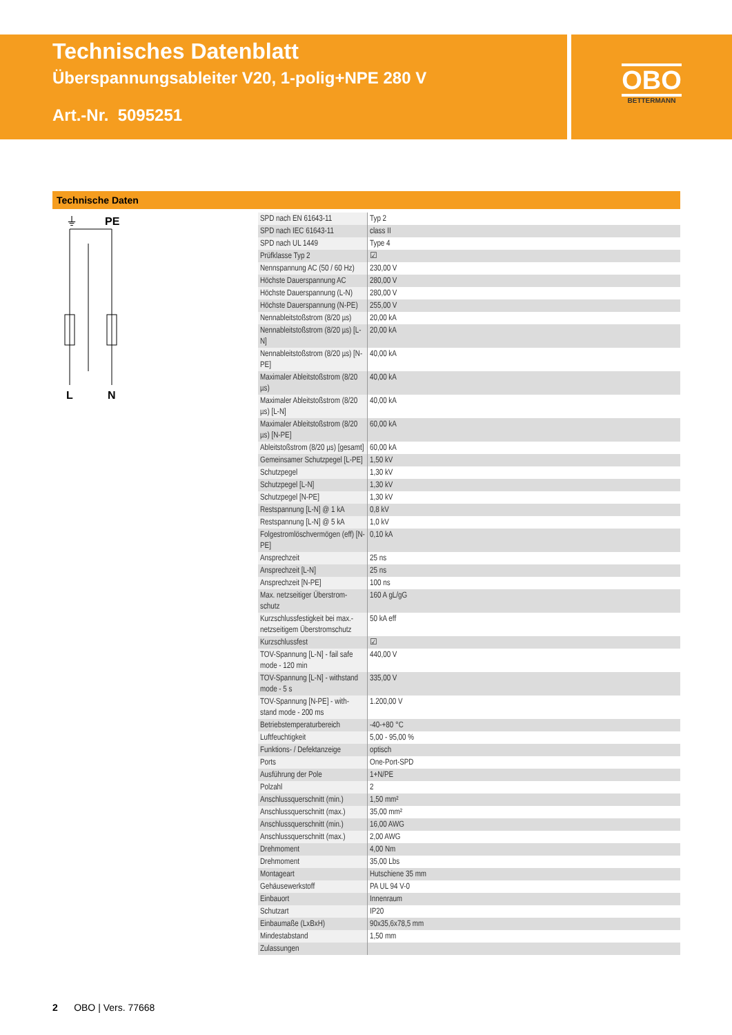Technisches Datenblatt
Überspannungsableiter V20, 1-polig+NPE 280 V
Art.-Nr. 5095251
OBO
BETTERMANN
Technische Daten
⏚
PE
L
N
| SPD nach EN 61643-11 | Typ 2 |
| SPD nach IEC 61643-11 | class II |
| SPD nach UL 1449 | Type 4 |
| Prüfklasse Typ 2 | ☑ |
| Nennspannung AC (50 / 60 Hz) | 230,00 V |
| Höchste Dauerspannung AC | 280,00 V |
| Höchste Dauerspannung (L-N) | 280,00 V |
| Höchste Dauerspannung (N-PE) | 255,00 V |
| Nennableitstoßstrom (8/20 µs) | 20,00 kA |
| Nennableitstoßstrom (8/20 µs) [L-N] | 20,00 kA |
| Nennableitstoßstrom (8/20 µs) [N-PE] | 40,00 kA |
| Maximaler Ableitstoßstrom (8/20 µs) | 40,00 kA |
| Maximaler Ableitstoßstrom (8/20 µs) [L-N] | 40,00 kA |
| Maximaler Ableitstoßstrom (8/20 µs) [N-PE] | 60,00 kA |
| Ableitstoßstrom (8/20 µs) [gesamt] | 60,00 kA |
| Gemeinsamer Schutzpegel [L-PE] | 1,50 kV |
| Schutzpegel | 1,30 kV |
| Schutzpegel [L-N] | 1,30 kV |
| Schutzpegel [N-PE] | 1,30 kV |
| Restspannung [L-N] @ 1 kA | 0,8 kV |
| Restspannung [L-N] @ 5 kA | 1,0 kV |
| Folgestromlöschvermögen (eff) [N-PE] | 0,10 kA |
| Ansprechzeit | 25 ns |
| Ansprechzeit [L-N] | 25 ns |
| Ansprechzeit [N-PE] | 100 ns |
| Max. netzseitiger Überstrom-schutz | 160 A gL/gG |
| Kurzschlussfestigkeit bei max.-netzseitigem Überstromschutz | 50 kA eff |
| Kurzschlussfest | ☑ |
| TOV-Spannung [L-N] - fail safe mode - 120 min | 440,00 V |
| TOV-Spannung [L-N] - withstand mode - 5 s | 335,00 V |
| TOV-Spannung [N-PE] - with-stand mode - 200 ms | 1.200,00 V |
| Betriebstemperaturbereich | -40-+80 °C |
| Luftfeuchtigkeit | 5,00 - 95,00 % |
| Funktions- / Defektanzeige | optisch |
| Ports | One-Port-SPD |
| Ausführung der Pole | 1+N/PE |
| Polzahl | 2 |
| Anschlussquerschnitt (min.) | 1,50 mm² |
| Anschlussquerschnitt (max.) | 35,00 mm² |
| Anschlussquerschnitt (min.) | 16,00 AWG |
| Anschlussquerschnitt (max.) | 2,00 AWG |
| Drehmoment | 4,00 Nm |
| Drehmoment | 35,00 Lbs |
| Montageart | Hutschiene 35 mm |
| Gehäusewerkstoff | PA UL 94 V-0 |
| Einbauort | Innenraum |
| Schutzart | IP20 |
| Einbaumaße (LxBxH) | 90x35,6x78,5 mm |
| Mindestabstand | 1,50 mm |
| Zulassungen | |
2 OBO | Vers. 77668